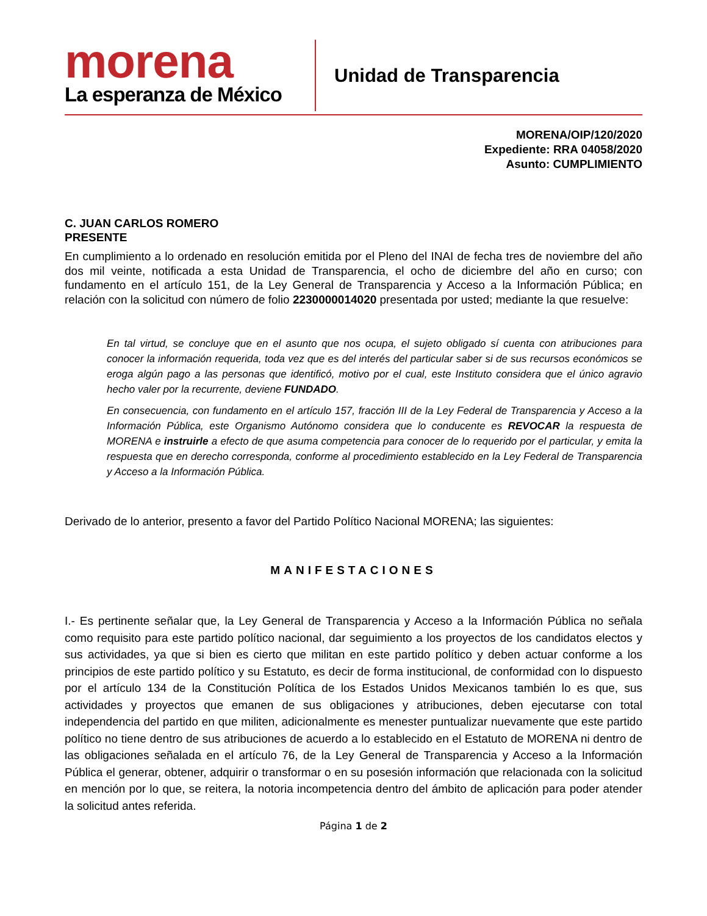morena
La esperanza de México
Unidad de Transparencia
MORENA/OIP/120/2020
Expediente: RRA 04058/2020
Asunto: CUMPLIMIENTO
C. JUAN CARLOS ROMERO
PRESENTE
En cumplimiento a lo ordenado en resolución emitida por el Pleno del INAI de fecha tres de noviembre del año dos mil veinte, notificada a esta Unidad de Transparencia, el ocho de diciembre del año en curso; con fundamento en el artículo 151, de la Ley General de Transparencia y Acceso a la Información Pública; en relación con la solicitud con número de folio 2230000014020 presentada por usted; mediante la que resuelve:
En tal virtud, se concluye que en el asunto que nos ocupa, el sujeto obligado sí cuenta con atribuciones para conocer la información requerida, toda vez que es del interés del particular saber si de sus recursos económicos se eroga algún pago a las personas que identificó, motivo por el cual, este Instituto considera que el único agravio hecho valer por la recurrente, deviene FUNDADO.
En consecuencia, con fundamento en el artículo 157, fracción III de la Ley Federal de Transparencia y Acceso a la Información Pública, este Organismo Autónomo considera que lo conducente es REVOCAR la respuesta de MORENA e instruirle a efecto de que asuma competencia para conocer de lo requerido por el particular, y emita la respuesta que en derecho corresponda, conforme al procedimiento establecido en la Ley Federal de Transparencia y Acceso a la Información Pública.
Derivado de lo anterior, presento a favor del Partido Político Nacional MORENA; las siguientes:
MANIFESTACIONES
I.- Es pertinente señalar que, la Ley General de Transparencia y Acceso a la Información Pública no señala como requisito para este partido político nacional, dar seguimiento a los proyectos de los candidatos electos y sus actividades, ya que si bien es cierto que militan en este partido político y deben actuar conforme a los principios de este partido político y su Estatuto, es decir de forma institucional, de conformidad con lo dispuesto por el artículo 134 de la Constitución Política de los Estados Unidos Mexicanos también lo es que, sus actividades y proyectos que emanen de sus obligaciones y atribuciones, deben ejecutarse con total independencia del partido en que militen, adicionalmente es menester puntualizar nuevamente que este partido político no tiene dentro de sus atribuciones de acuerdo a lo establecido en el Estatuto de MORENA ni dentro de las obligaciones señalada en el artículo 76, de la Ley General de Transparencia y Acceso a la Información Pública el generar, obtener, adquirir o transformar o en su posesión información que relacionada con la solicitud en mención por lo que, se reitera, la notoria incompetencia dentro del ámbito de aplicación para poder atender la solicitud antes referida.
Página 1 de 2